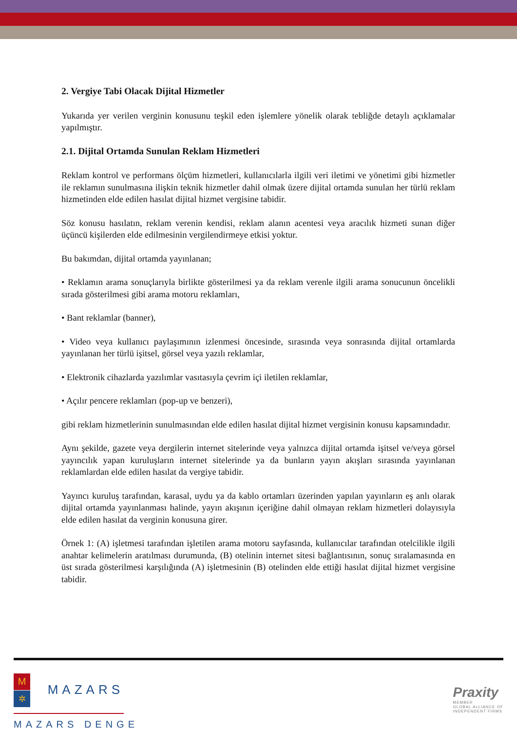2. Vergiye Tabi Olacak Dijital Hizmetler
Yukarıda yer verilen verginin konusunu teşkil eden işlemlere yönelik olarak tebliğde detaylı açıklamalar yapılmıştır.
2.1. Dijital Ortamda Sunulan Reklam Hizmetleri
Reklam kontrol ve performans ölçüm hizmetleri, kullanıcılarla ilgili veri iletimi ve yönetimi gibi hizmetler ile reklamın sunulmasına ilişkin teknik hizmetler dahil olmak üzere dijital ortamda sunulan her türlü reklam hizmetinden elde edilen hasılat dijital hizmet vergisine tabidir.
Söz konusu hasılatın, reklam verenin kendisi, reklam alanın acentesi veya aracılık hizmeti sunan diğer üçüncü kişilerden elde edilmesinin vergilendirmeye etkisi yoktur.
Bu bakımdan, dijital ortamda yayınlanan;
• Reklamın arama sonuçlarıyla birlikte gösterilmesi ya da reklam verenle ilgili arama sonucunun öncelikli sırada gösterilmesi gibi arama motoru reklamları,
• Bant reklamlar (banner),
• Video veya kullanıcı paylaşımının izlenmesi öncesinde, sırasında veya sonrasında dijital ortamlarda yayınlanan her türlü işitsel, görsel veya yazılı reklamlar,
• Elektronik cihazlarda yazılımlar vasıtasıyla çevrim içi iletilen reklamlar,
• Açılır pencere reklamları (pop-up ve benzeri),
gibi reklam hizmetlerinin sunulmasından elde edilen hasılat dijital hizmet vergisinin konusu kapsamındadır.
Aynı şekilde, gazete veya dergilerin internet sitelerinde veya yalnızca dijital ortamda işitsel ve/veya görsel yayıncılık yapan kuruluşların internet sitelerinde ya da bunların yayın akışları sırasında yayınlanan reklamlardan elde edilen hasılat da vergiye tabidir.
Yayıncı kuruluş tarafından, karasal, uydu ya da kablo ortamları üzerinden yapılan yayınların eş anlı olarak dijital ortamda yayınlanması halinde, yayın akışının içeriğine dahil olmayan reklam hizmetleri dolayısıyla elde edilen hasılat da verginin konusuna girer.
Örnek 1: (A) işletmesi tarafından işletilen arama motoru sayfasında, kullanıcılar tarafından otelcilikle ilgili anahtar kelimelerin aratılması durumunda, (B) otelinin internet sitesi bağlantısının, sonuç sıralamasında en üst sırada gösterilmesi karşılığında (A) işletmesinin (B) otelinden elde ettiği hasılat dijital hizmet vergisine tabidir.
M ✲ MAZARS
MAZARS DENGE
Praxity
MEMBER
GLOBAL ALLIANCE OF
INDEPENDENT FIRMS